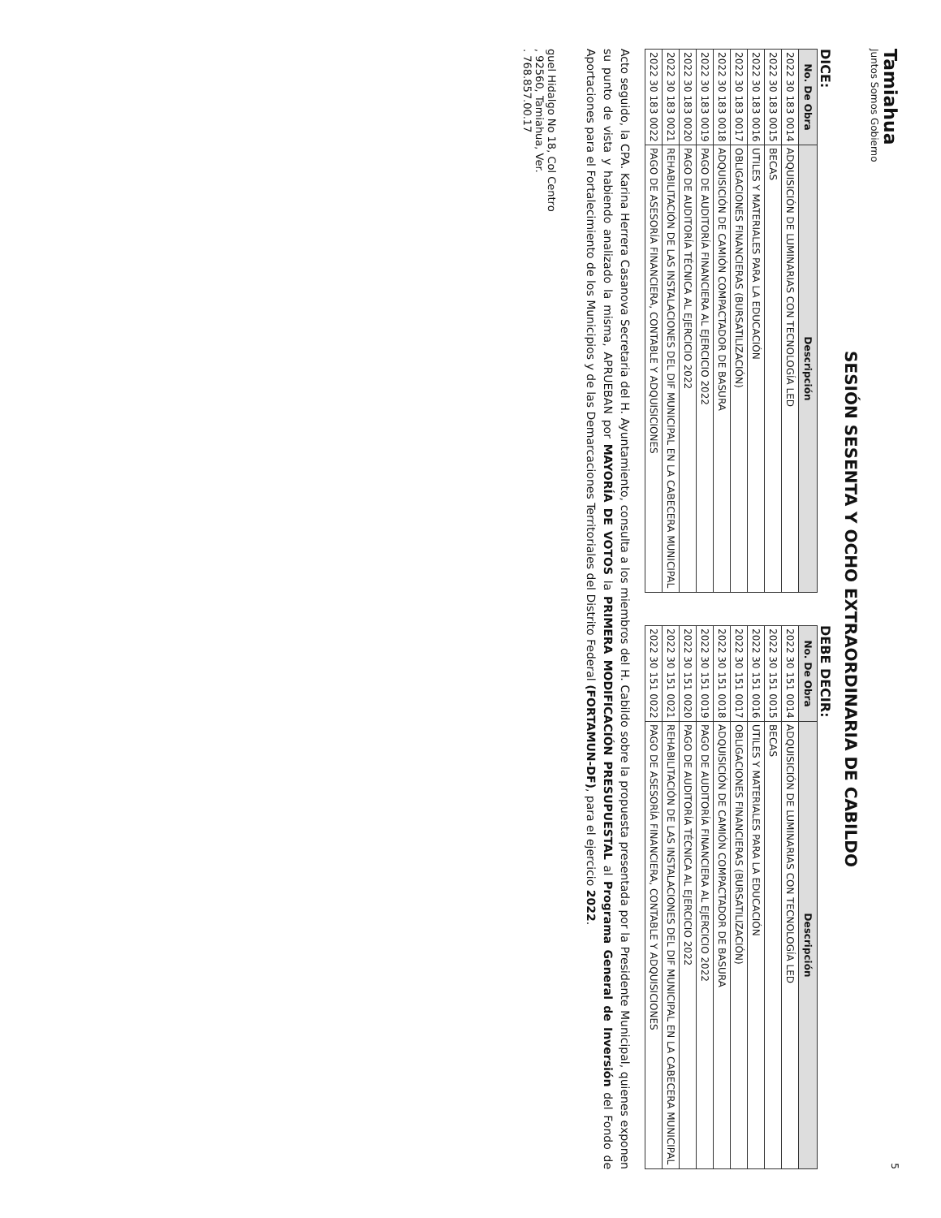Tamiahua
Juntos Somos Gobierno
5
SESIÓN SESENTA Y OCHO EXTRAORDINARIA DE CABILDO
DICE:
| No. De Obra | Descripción |
| --- | --- |
| 2022 30 183 0014 | ADQUISICIÓN DE LUMINARIAS CON TECNOLOGÍA LED |
| 2022 30 183 0015 | BECAS |
| 2022 30 183 0016 | UTILES Y MATERIALES PARA LA EDUCACIÓN |
| 2022 30 183 0017 | OBLIGACIONES FINANCIERAS (BURSATILIZACIÓN) |
| 2022 30 183 0018 | ADQUISICIÓN DE CAMIÓN COMPACTADOR DE BASURA |
| 2022 30 183 0019 | PAGO DE AUDITORÍA FINANCIERA AL EJERCICIO 2022 |
| 2022 30 183 0020 | PAGO DE AUDITORÍA TÉCNICA AL EJERCICIO 2022 |
| 2022 30 183 0021 | REHABILITACIÓN DE LAS INSTALACIONES DEL DIF MUNICIPAL EN LA CABECERA MUNICIPAL |
| 2022 30 183 0022 | PAGO DE ASESORÍA FINANCIERA, CONTABLE Y ADQUISICIONES |
DEBE DECIR:
| No. De Obra | Descripción |
| --- | --- |
| 2022 30 151 0014 | ADQUISICIÓN DE LUMINARIAS CON TECNOLOGÍA LED |
| 2022 30 151 0015 | BECAS |
| 2022 30 151 0016 | UTILES Y MATERIALES PARA LA EDUCACIÓN |
| 2022 30 151 0017 | OBLIGACIONES FINANCIERAS (BURSATILIZACIÓN) |
| 2022 30 151 0018 | ADQUISICIÓN DE CAMIÓN COMPACTADOR DE BASURA |
| 2022 30 151 0019 | PAGO DE AUDITORÍA FINANCIERA AL EJERCICIO 2022 |
| 2022 30 151 0020 | PAGO DE AUDITORÍA TÉCNICA AL EJERCICIO 2022 |
| 2022 30 151 0021 | REHABILITACIÓN DE LAS INSTALACIONES DEL DIF MUNICIPAL EN LA CABECERA MUNICIPAL |
| 2022 30 151 0022 | PAGO DE ASESORÍA FINANCIERA, CONTABLE Y ADQUISICIONES |
Acto seguido, la CPA. Karina Herrera Casanova Secretaria del H. Ayuntamiento, consulta a los miembros del H. Cabildo sobre la propuesta presentada por la Presidente Municipal, quienes exponen su punto de vista y habiendo analizado la misma, APRUEBAN por MAYORÍA DE VOTOS la PRIMERA MODIFICACIÓN PRESUPUESTAL al Programa General de Inversión del Fondo de Aportaciones para el Fortalecimiento de los Municipios y de las Demarcaciones Territoriales del Distrito Federal (FORTAMUN-DF), para el ejercicio 2022.
guel Hidalgo No 18, Col Centro
, 92560, Tamiahua, Ver.
. 768.857.00.17